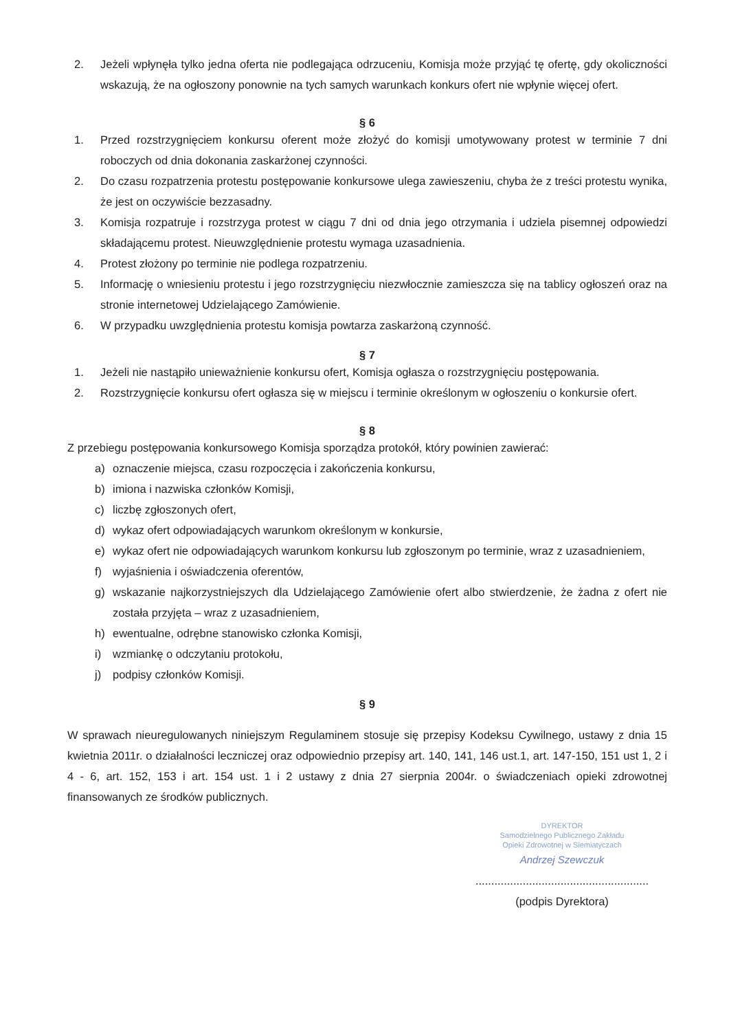2. Jeżeli wpłynęła tylko jedna oferta nie podlegająca odrzuceniu, Komisja może przyjąć tę ofertę, gdy okoliczności wskazują, że na ogłoszony ponownie na tych samych warunkach konkurs ofert nie wpłynie więcej ofert.
§ 6
1. Przed rozstrzygnięciem konkursu oferent może złożyć do komisji umotywowany protest w terminie 7 dni roboczych od dnia dokonania zaskarżonej czynności.
2. Do czasu rozpatrzenia protestu postępowanie konkursowe ulega zawieszeniu, chyba że z treści protestu wynika, że jest on oczywiście bezzasadny.
3. Komisja rozpatruje i rozstrzyga protest w ciągu 7 dni od dnia jego otrzymania i udziela pisemnej odpowiedzi składającemu protest. Nieuwzględnienie protestu wymaga uzasadnienia.
4. Protest złożony po terminie nie podlega rozpatrzeniu.
5. Informację o wniesieniu protestu i jego rozstrzygnięciu niezwłocznie zamieszcza się na tablicy ogłoszeń oraz na stronie internetowej Udzielającego Zamówienie.
6. W przypadku uwzględnienia protestu komisja powtarza zaskarżoną czynność.
§ 7
1. Jeżeli nie nastąpiło unieważnienie konkursu ofert, Komisja ogłasza o rozstrzygnięciu postępowania.
2. Rozstrzygnięcie konkursu ofert ogłasza się w miejscu i terminie określonym w ogłoszeniu o konkursie ofert.
§ 8
Z przebiegu postępowania konkursowego Komisja sporządza protokół, który powinien zawierać:
a) oznaczenie miejsca, czasu rozpoczęcia i zakończenia konkursu,
b) imiona i nazwiska członków Komisji,
c) liczbę zgłoszonych ofert,
d) wykaz ofert odpowiadających warunkom określonym w konkursie,
e) wykaz ofert nie odpowiadających warunkom konkursu lub zgłoszonym po terminie, wraz z uzasadnieniem,
f) wyjaśnienia i oświadczenia oferentów,
g) wskazanie najkorzystniejszych dla Udzielającego Zamówienie ofert albo stwierdzenie, że żadna z ofert nie została przyjęta – wraz z uzasadnieniem,
h) ewentualne, odrębne stanowisko członka Komisji,
i) wzmiankę o odczytaniu protokołu,
j) podpisy członków Komisji.
§ 9
W sprawach nieuregulowanych niniejszym Regulaminem stosuje się przepisy Kodeksu Cywilnego, ustawy z dnia 15 kwietnia 2011r. o działalności leczniczej oraz odpowiednio przepisy art. 140, 141, 146 ust.1, art. 147-150, 151 ust 1, 2 i 4 - 6, art. 152, 153 i art. 154 ust. 1 i 2 ustawy z dnia 27 sierpnia 2004r. o świadczeniach opieki zdrowotnej finansowanych ze środków publicznych.
DYREKTOR
Samodzielnego Publicznego Zakładu
Opieki Zdrowotnej w Siemiatyczach
Andrzej Szewczuk
.......................................................
(podpis Dyrektora)